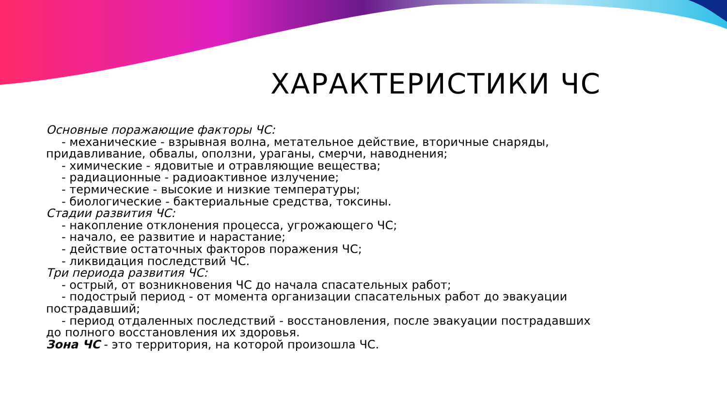ХАРАКТЕРИСТИКИ ЧС
Основные поражающие факторы ЧС:
- механические - взрывная волна, метательное действие, вторичные снаряды,
придавливание, обвалы, оползни, ураганы, смерчи, наводнения;
- химические - ядовитые и отравляющие вещества;
- радиационные - радиоактивное излучение;
- термические - высокие и низкие температуры;
- биологические - бактериальные средства, токсины.
Стадии развития ЧС:
- накопление отклонения процесса, угрожающего ЧС;
- начало, ее развитие и нарастание;
- действие остаточных факторов поражения ЧС;
- ликвидация последствий ЧС.
Три периода развития ЧС:
- острый, от возникновения ЧС до начала спасательных работ;
- подострый период - от момента организации спасательных работ до эвакуации
пострадавший;
- период отдаленных последствий - восстановления, после эвакуации пострадавших
до полного восстановления их здоровья.
Зона ЧС - это территория, на которой произошла ЧС.